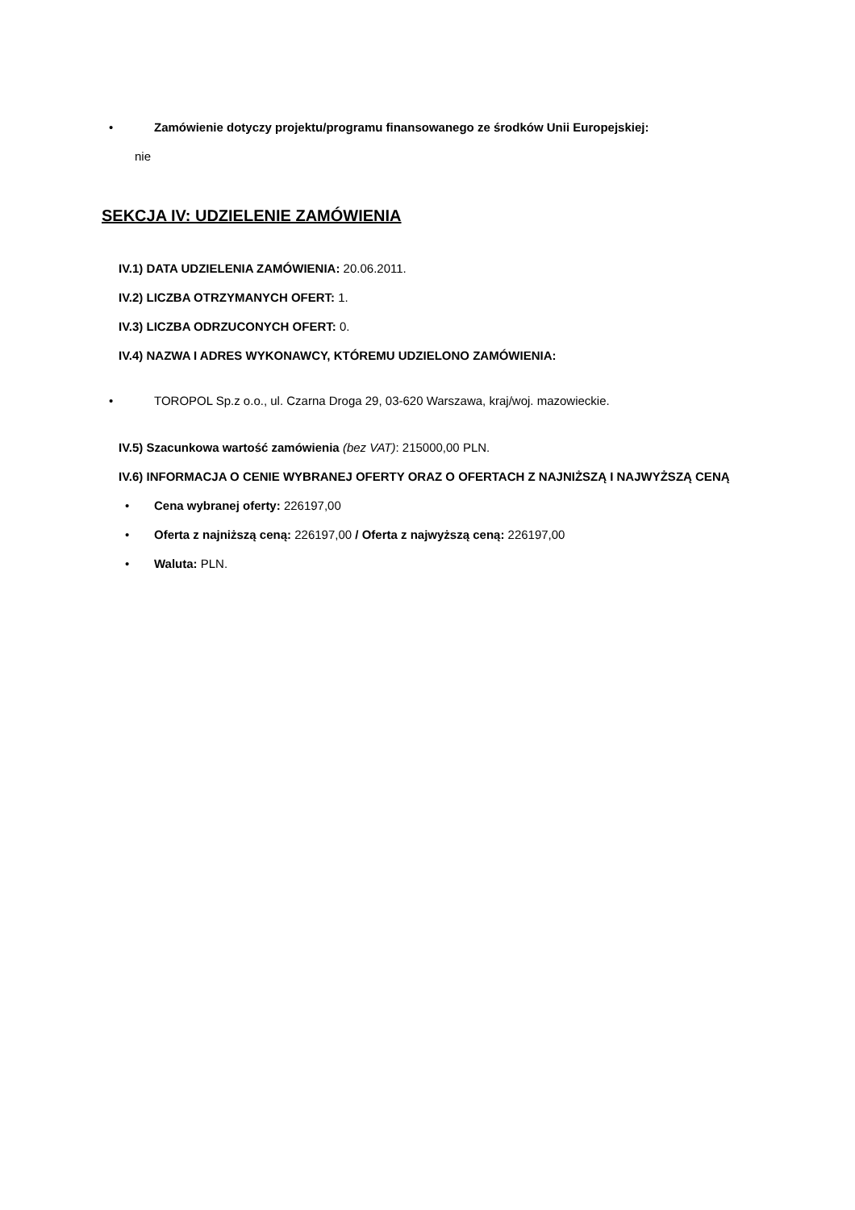• Zamówienie dotyczy projektu/programu finansowanego ze środków Unii Europejskiej:
nie
SEKCJA IV: UDZIELENIE ZAMÓWIENIA
IV.1) DATA UDZIELENIA ZAMÓWIENIA: 20.06.2011.
IV.2) LICZBA OTRZYMANYCH OFERT: 1.
IV.3) LICZBA ODRZUCONYCH OFERT: 0.
IV.4) NAZWA I ADRES WYKONAWCY, KTÓREMU UDZIELONO ZAMÓWIENIA:
• TOROPOL Sp.z o.o., ul. Czarna Droga 29, 03-620 Warszawa, kraj/woj. mazowieckie.
IV.5) Szacunkowa wartość zamówienia (bez VAT): 215000,00 PLN.
IV.6) INFORMACJA O CENIE WYBRANEJ OFERTY ORAZ O OFERTACH Z NAJNIŻSZĄ I NAJWYŻSZĄ CENĄ
• Cena wybranej oferty: 226197,00
• Oferta z najniższą ceną: 226197,00 / Oferta z najwyższą ceną: 226197,00
• Waluta: PLN.